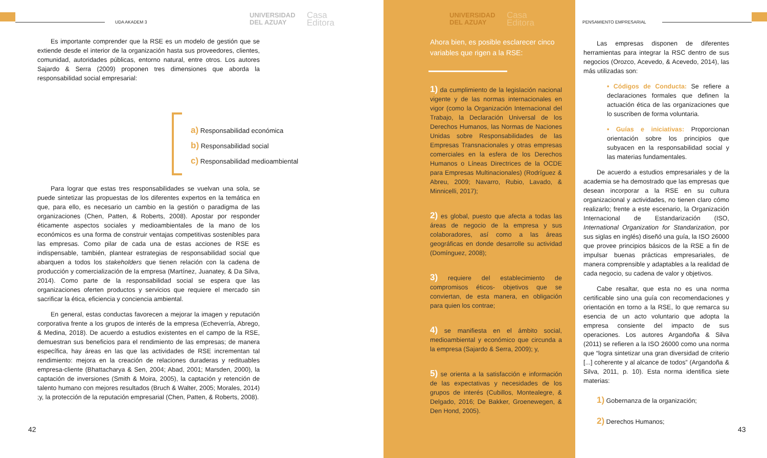UDA AKADEM 3
UNIVERSIDAD
DEL AZUAY
Casa
Editora
Es importante comprender que la RSE es un modelo de gestión que se extiende desde el interior de la organización hasta sus proveedores, clientes, comunidad, autoridades públicas, entorno natural, entre otros. Los autores Sajardo & Serra (2009) proponen tres dimensiones que aborda la responsabilidad social empresarial:
a) Responsabilidad económica
b) Responsabilidad social
c) Responsabilidad medioambiental
Para lograr que estas tres responsabilidades se vuelvan una sola, se puede sintetizar las propuestas de los diferentes expertos en la temática en que, para ello, es necesario un cambio en la gestión o paradigma de las organizaciones (Chen, Patten, & Roberts, 2008). Apostar por responder éticamente aspectos sociales y medioambientales de la mano de los económicos es una forma de construir ventajas competitivas sostenibles para las empresas. Como pilar de cada una de estas acciones de RSE es indispensable, también, plantear estrategias de responsabilidad social que abarquen a todos los stakeholders que tienen relación con la cadena de producción y comercialización de la empresa (Martínez, Juanatey, & Da Silva, 2014). Como parte de la responsabilidad social se espera que las organizaciones oferten productos y servicios que requiere el mercado sin sacrificar la ética, eficiencia y conciencia ambiental.
En general, estas conductas favorecen a mejorar la imagen y reputación corporativa frente a los grupos de interés de la empresa (Echeverría, Abrego, & Medina, 2018). De acuerdo a estudios existentes en el campo de la RSE, demuestran sus beneficios para el rendimiento de las empresas; de manera específica, hay áreas en las que las actividades de RSE incrementan tal rendimiento: mejora en la creación de relaciones duraderas y redituables empresa-cliente (Bhattacharya & Sen, 2004; Abad, 2001; Marsden, 2000), la captación de inversiones (Smith & Moira, 2005), la captación y retención de talento humano con mejores resultados (Bruch & Walter, 2005; Morales, 2014) ;y, la protección de la reputación empresarial (Chen, Patten, & Roberts, 2008).
42
UNIVERSIDAD
DEL AZUAY
Casa
Editora
Ahora bien, es posible esclarecer cinco variables que rigen a la RSE:
1) da cumplimiento de la legislación nacional vigente y de las normas internacionales en vigor (como la Organización Internacional del Trabajo, la Declaración Universal de los Derechos Humanos, las Normas de Naciones Unidas sobre Responsabilidades de las Empresas Transnacionales y otras empresas comerciales en la esfera de los Derechos Humanos o Líneas Directrices de la OCDE para Empresas Multinacionales) (Rodríguez & Abreu, 2009; Navarro, Rubio, Lavado, & Minnicelli, 2017);
2) es global, puesto que afecta a todas las áreas de negocio de la empresa y sus colaboradores, así como a las áreas geográficas en donde desarrolle su actividad (Domínguez, 2008);
3) requiere del establecimiento de compromisos éticos- objetivos que se conviertan, de esta manera, en obligación para quien los contrae;
4) se manifiesta en el ámbito social, medioambiental y económico que circunda a la empresa (Sajardo & Serra, 2009); y,
5) se orienta a la satisfacción e información de las expectativas y necesidades de los grupos de interés (Cubillos, Montealegre, & Delgado, 2016; De Bakker, Groenewegen, & Den Hond, 2005).
PENSAMIENTO EMPRESARIAL
Las empresas disponen de diferentes herramientas para integrar la RSC dentro de sus negocios (Orozco, Acevedo, & Acevedo, 2014), las más utilizadas son:
• Códigos de Conducta: Se refiere a declaraciones formales que definen la actuación ética de las organizaciones que lo suscriben de forma voluntaria.
• Guías e iniciativas: Proporcionan orientación sobre los principios que subyacen en la responsabilidad social y las materias fundamentales.
De acuerdo a estudios empresariales y de la academia se ha demostrado que las empresas que desean incorporar a la RSE en su cultura organizacional y actividades, no tienen claro cómo realizarlo; frente a este escenario, la Organización Internacional de Estandarización (ISO, International Organization for Standarization, por sus siglas en inglés) diseñó una guía, la ISO 26000 que provee principios básicos de la RSE a fin de impulsar buenas prácticas empresariales, de manera comprensible y adaptables a la realidad de cada negocio, su cadena de valor y objetivos.
Cabe resaltar, que esta no es una norma certificable sino una guía con recomendaciones y orientación en torno a la RSE, lo que remarca su esencia de un acto voluntario que adopta la empresa consiente del impacto de sus operaciones. Los autores Argandoña & Silva (2011) se refieren a la ISO 26000 como una norma que “logra sintetizar una gran diversidad de criterio [...] coherente y al alcance de todos” (Argandoña & Silva, 2011, p. 10). Esta norma identifica siete materias:
1) Gobernanza de la organización;
2) Derechos Humanos;
43